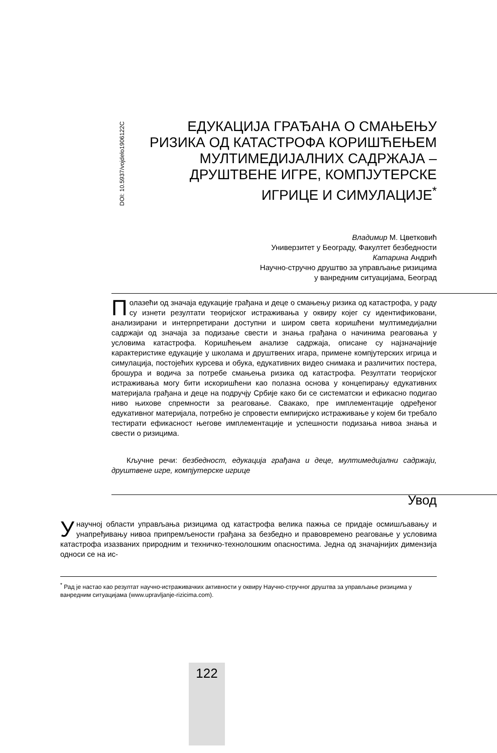DOI: 10.5937/vojdelo1906122C
ЕДУКАЦИЈА ГРАЂАНА О СМАЊЕЊУ РИЗИКА ОД КАТАСТРОФА КОРИШЋЕЊЕМ МУЛТИМЕДИЈАЛНИХ САДРЖАЈА – ДРУШТВЕНЕ ИГРЕ, КОМПЈУТЕРСКЕ ИГРИЦЕ И СИМУЛАЦИЈЕ<sup>*</sup>
Владимир М. Цветковић
Универзитет у Београду, Факултет безбедности
Катарина Андрић
Научно-стручно друштво за управљање ризицима
у ванредним ситуацијама, Београд
Полазећи од значаја едукације грађана и деце о смањењу ризика од катастрофа, у раду су изнети резултати теоријског истраживања у оквиру којег су идентификовани, анализирани и интерпретирани доступни и широм света коришћени мултимедијални садржаји од значаја за подизање свести и знања грађана о начинима реаговања у условима катастрофа. Коришћењем анализе садржаја, описане су најзначајније карактеристике едукације у школама и друштвених игара, примене компјутерских игрица и симулација, постојећих курсева и обука, едукативних видео снимака и различитих постера, брошура и водича за потребе смањења ризика од катастрофа. Резултати теоријског истраживања могу бити искоришћени као полазна основа у концепирању едукативних материјала грађана и деце на подручју Србије како би се систематски и ефикасно подигао ниво њихове спремности за реаговање. Свакако, пре имплементације одређеног едукативног материјала, потребно је спровести емпиријско истраживање у којем би требало тестирати ефикасност његове имплементације и успешности подизања нивоа знања и свести о ризицима.
Кључне речи: безбедност, едукација грађана и деце, мултимедијални садржаји, друштвене игре, компјутерске игрице
Увод
У научној области управљања ризицима од катастрофа велика пажња се придаје осмишљавању и унапређивању нивоа припремљености грађана за безбедно и правовремено реаговање у условима катастрофа изазваних природним и техничко-технолошким опасностима. Једна од значајнијих димензија односи се на ис-
<sup>*</sup> Рад је настао као резултат научно-истраживачких активности у оквиру Научно-стручног друштва за управљање ризицима у ванредним ситуацијама (www.upravljanje-rizicima.com).
122